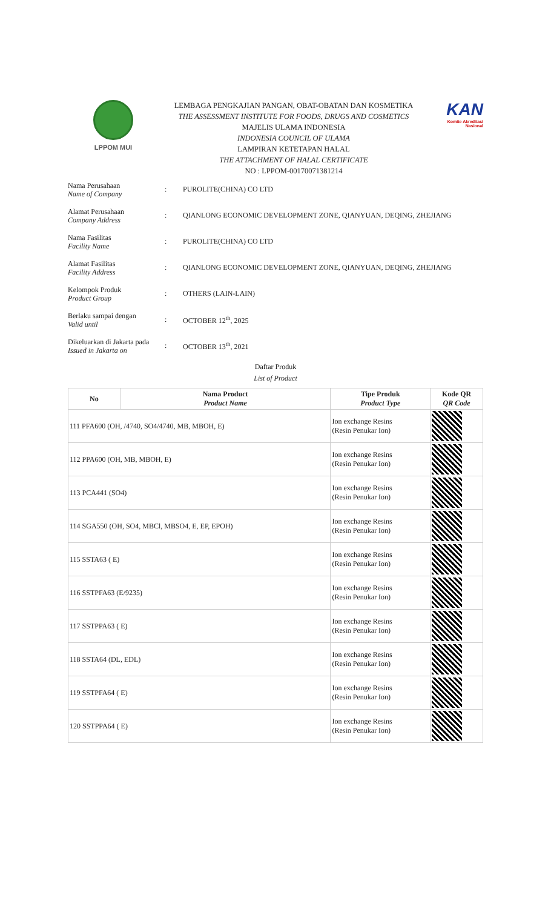LPPOM MUI
LEMBAGA PENGKAJIAN PANGAN, OBAT-OBATAN DAN KOSMETIKA
THE ASSESSMENT INSTITUTE FOR FOODS, DRUGS AND COSMETICS
MAJELIS ULAMA INDONESIA
INDONESIA COUNCIL OF ULAMA
LAMPIRAN KETETAPAN HALAL
THE ATTACHMENT OF HALAL CERTIFICATE
NO : LPPOM-00170071381214
KAN
Komite Akreditasi Nasional
Nama Perusahaan
Name of Company
: PUROLITE(CHINA) CO LTD
Alamat Perusahaan
Company Address
:
QIANLONG ECONOMIC DEVELOPMENT ZONE, QIANYUAN, DEQING, ZHEJIANG
Nama Fasilitas
Facility Name
: PUROLITE(CHINA) CO LTD
Alamat Fasilitas
Facility Address
:
QIANLONG ECONOMIC DEVELOPMENT ZONE, QIANYUAN, DEQING, ZHEJIANG
Kelompok Produk
Product Group
: OTHERS (LAIN-LAIN)
Berlaku sampai dengan
Valid until
: OCTOBER 12<sup>th</sup>, 2025
Dikeluarkan di Jakarta pada
Issued in Jakarta on
: OCTOBER 13<sup>th</sup>, 2021
Daftar Produk
List of Product
| No | Nama Product Product Name | Tipe Produk Product Type | Kode QR QR Code |
| --- | --- | --- | --- |
| 111 PFA600 (OH, /4740, SO4/4740, MB, MBOH, E) | | Ion exchange Resins (Resin Penukar Ion) | |
| 112 PPA600 (OH, MB, MBOH, E) | | Ion exchange Resins (Resin Penukar Ion) | |
| 113 PCA441 (SO4) | | Ion exchange Resins (Resin Penukar Ion) | |
| 114 SGA550 (OH, SO4, MBCl, MBSO4, E, EP, EPOH) | | Ion exchange Resins (Resin Penukar Ion) | |
| 115 SSTA63 ( E) | | Ion exchange Resins (Resin Penukar Ion) | |
| 116 SSTPFA63 (E/9235) | | Ion exchange Resins (Resin Penukar Ion) | |
| 117 SSTPPA63 ( E) | | Ion exchange Resins (Resin Penukar Ion) | |
| 118 SSTA64 (DL, EDL) | | Ion exchange Resins (Resin Penukar Ion) | |
| 119 SSTPFA64 ( E) | | Ion exchange Resins (Resin Penukar Ion) | |
| 120 SSTPPA64 ( E) | | Ion exchange Resins (Resin Penukar Ion) | |